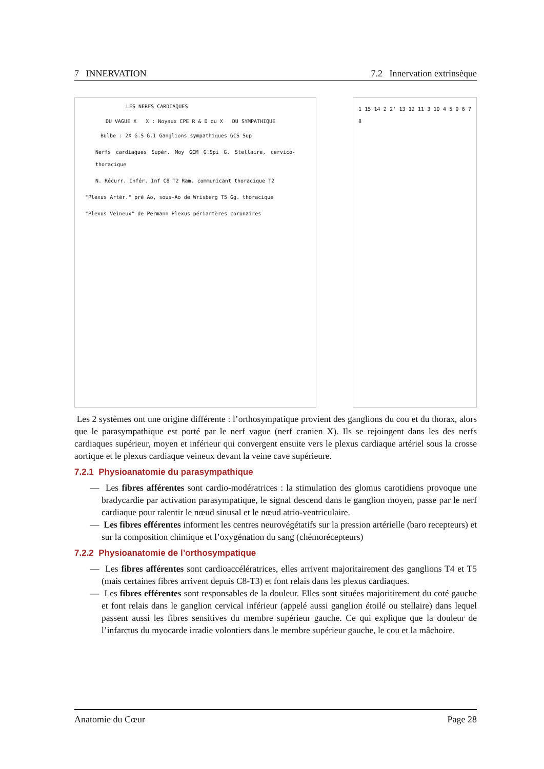7 INNERVATION 7.2 Innervation extrinsèque
LES NERFS CARDIAQUES
DU VAGUE X X : Noyaux CPE R & D du X DU SYMPATHIQUE
Bulbe : 2X G.S G.I Ganglions sympathiques GCS Sup
Nerfs cardiaques Supér. Moy GCM G.Spi G. Stellaire, cervico-thoracique
N. Récurr. Infér. Inf C8 T2 Ram. communicant thoracique T2
"Plexus Artér." pré Ao, sous-Ao de Wrisberg T5 Gg. thoracique
"Plexus Veineux" de Permann Plexus périartères coronaires
1 15 14 2 2' 13 12 11 3 10 4 5 9 6 7 8
Les 2 systèmes ont une origine différente : l’orthosympatique provient des ganglions du cou et du thorax, alors que le parasympathique est porté par le nerf vague (nerf cranien X). Ils se rejoingent dans les des nerfs cardiaques supérieur, moyen et inférieur qui convergent ensuite vers le plexus cardiaque artériel sous la crosse aortique et le plexus cardiaque veineux devant la veine cave supérieure.
7.2.1 Physioanatomie du parasympathique
— Les fibres afférentes sont cardio-modératrices : la stimulation des glomus carotidiens provoque une bradycardie par activation parasympatique, le signal descend dans le ganglion moyen, passe par le nerf cardiaque pour ralentir le nœud sinusal et le nœud atrio-ventriculaire.
— Les fibres efférentes informent les centres neurovégétatifs sur la pression artérielle (baro recepteurs) et sur la composition chimique et l’oxygénation du sang (chémorécepteurs)
7.2.2 Physioanatomie de l’orthosympatique
— Les fibres afférentes sont cardioaccélératrices, elles arrivent majoritairement des ganglions T4 et T5 (mais certaines fibres arrivent depuis C8-T3) et font relais dans les plexus cardiaques.
— Les fibres efférentes sont responsables de la douleur. Elles sont situées majoritirement du coté gauche et font relais dans le ganglion cervical inférieur (appelé aussi ganglion étoilé ou stellaire) dans lequel passent aussi les fibres sensitives du membre supérieur gauche. Ce qui explique que la douleur de l’infarctus du myocarde irradie volontiers dans le membre supérieur gauche, le cou et la mâchoire.
Anatomie du Cœur Page 28